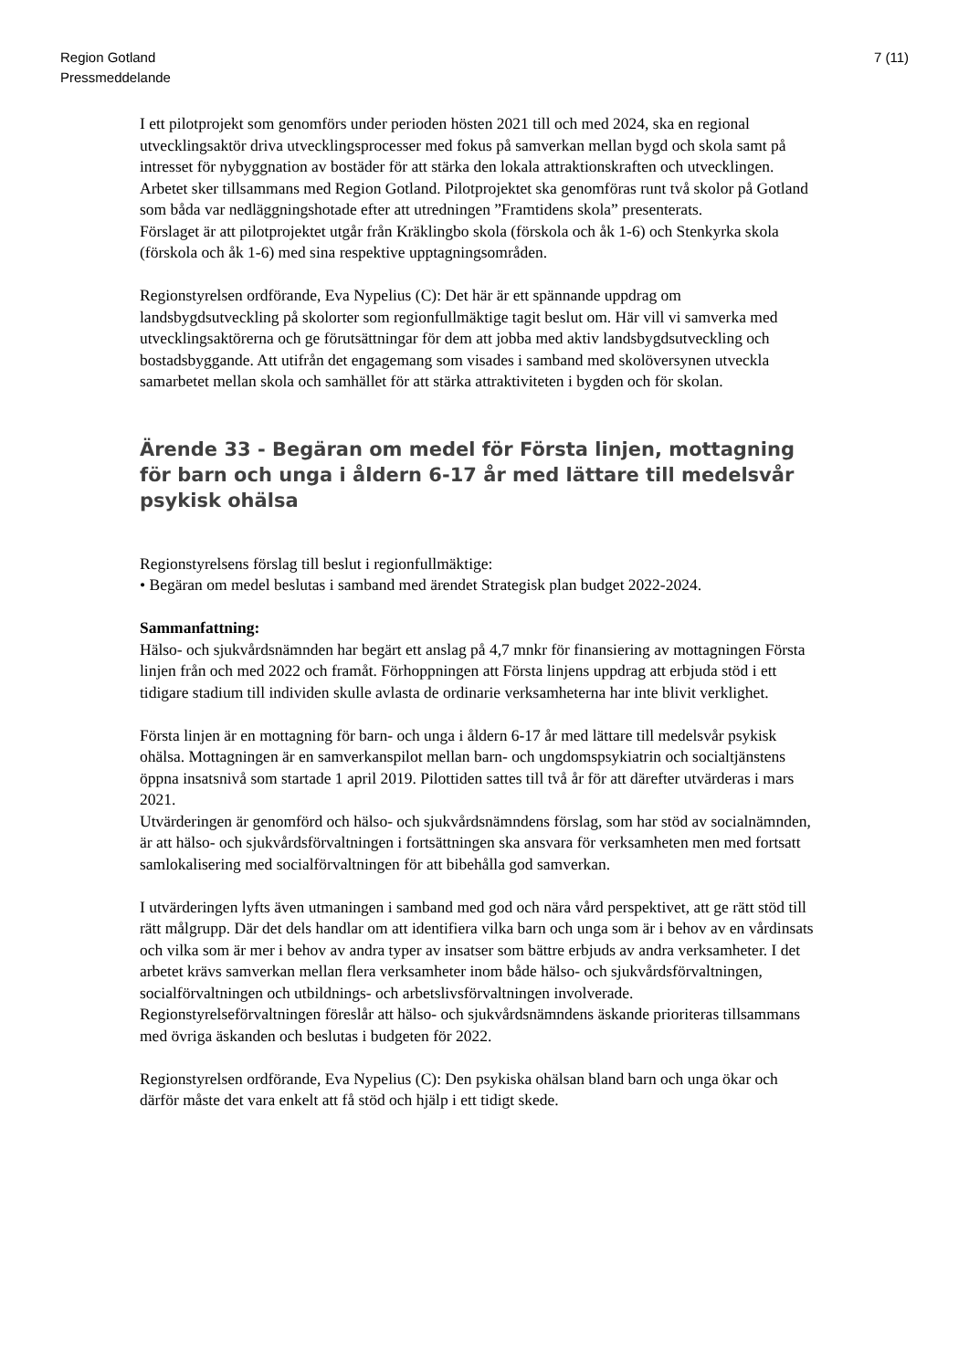Region Gotland
Pressmeddelande
7 (11)
I ett pilotprojekt som genomförs under perioden hösten 2021 till och med 2024, ska en regional utvecklingsaktör driva utvecklingsprocesser med fokus på samverkan mellan bygd och skola samt på intresset för nybyggnation av bostäder för att stärka den lokala attraktionskraften och utvecklingen. Arbetet sker tillsammans med Region Gotland. Pilotprojektet ska genomföras runt två skolor på Gotland som båda var nedläggningshotade efter att utredningen ”Framtidens skola” presenterats.
Förslaget är att pilotprojektet utgår från Kräklingbo skola (förskola och åk 1-6) och Stenkyrka skola (förskola och åk 1-6) med sina respektive upptagningsområden.
Regionstyrelsen ordförande, Eva Nypelius (C): Det här är ett spännande uppdrag om landsbygdsutveckling på skolorter som regionfullmäktige tagit beslut om. Här vill vi samverka med utvecklingsaktörerna och ge förutsättningar för dem att jobba med aktiv landsbygdsutveckling och bostadsbyggande. Att utifrån det engagemang som visades i samband med skolöversynen utveckla samarbetet mellan skola och samhället för att stärka attraktiviteten i bygden och för skolan.
Ärende 33 - Begäran om medel för Första linjen, mottagning för barn och unga i åldern 6-17 år med lättare till medelsvår psykisk ohälsa
Regionstyrelsens förslag till beslut i regionfullmäktige:
• Begäran om medel beslutas i samband med ärendet Strategisk plan budget 2022-2024.
Sammanfattning:
Hälso- och sjukvårdsnämnden har begärt ett anslag på 4,7 mnkr för finansiering av mottagningen Första linjen från och med 2022 och framåt. Förhoppningen att Första linjens uppdrag att erbjuda stöd i ett tidigare stadium till individen skulle avlasta de ordinarie verksamheterna har inte blivit verklighet.
Första linjen är en mottagning för barn- och unga i åldern 6-17 år med lättare till medelsvår psykisk ohälsa. Mottagningen är en samverkanspilot mellan barn- och ungdomspsykiatrin och socialtjänstens öppna insatsnivå som startade 1 april 2019. Pilottiden sattes till två år för att därefter utvärderas i mars 2021.
Utvärderingen är genomförd och hälso- och sjukvårdsnämndens förslag, som har stöd av socialnämnden, är att hälso- och sjukvårdsförvaltningen i fortsättningen ska ansvara för verksamheten men med fortsatt samlokalisering med socialförvaltningen för att bibehålla god samverkan.
I utvärderingen lyfts även utmaningen i samband med god och nära vård perspektivet, att ge rätt stöd till rätt målgrupp. Där det dels handlar om att identifiera vilka barn och unga som är i behov av en vårdinsats och vilka som är mer i behov av andra typer av insatser som bättre erbjuds av andra verksamheter. I det arbetet krävs samverkan mellan flera verksamheter inom både hälso- och sjukvårdsförvaltningen, socialförvaltningen och utbildnings- och arbetslivsförvaltningen involverade.
Regionstyrelseförvaltningen föreslår att hälso- och sjukvårdsnämndens äskande prioriteras tillsammans med övriga äskanden och beslutas i budgeten för 2022.
Regionstyrelsen ordförande, Eva Nypelius (C): Den psykiska ohälsan bland barn och unga ökar och därför måste det vara enkelt att få stöd och hjälp i ett tidigt skede.